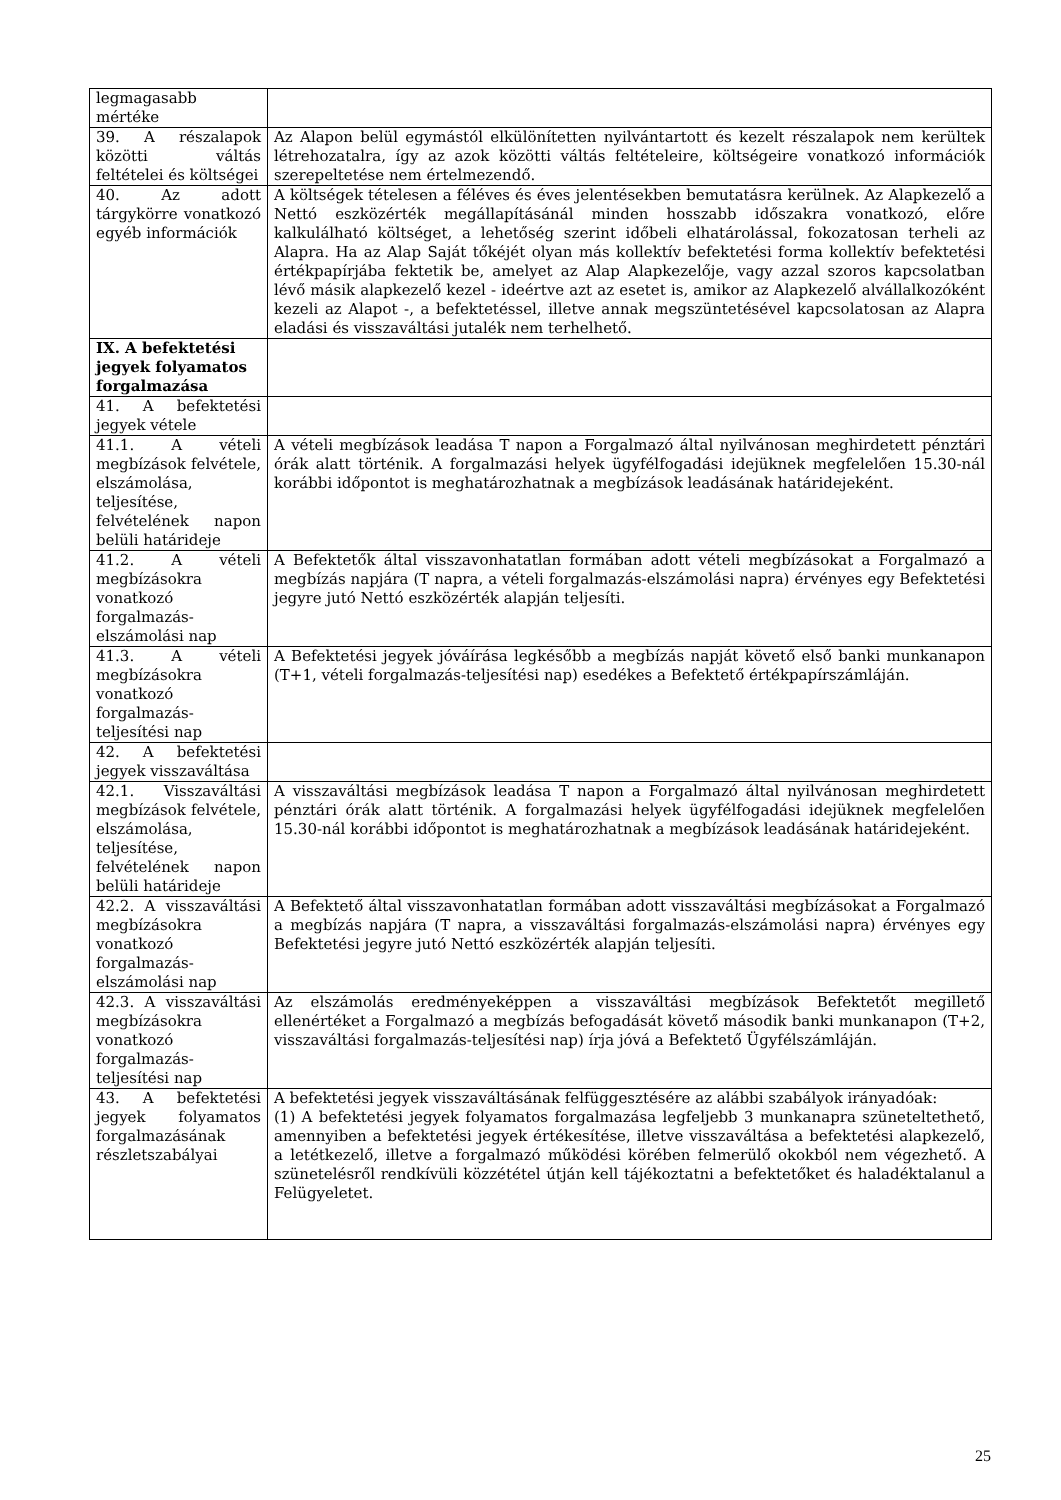| legmagasabb mértéke | |
| 39. A részalapok közötti váltás feltételei és költségei | Az Alapon belül egymástól elkülönítetten nyilvántartott és kezelt részalapok nem kerültek létrehozatalra, így az azok közötti váltás feltételeire, költségeire vonatkozó információk szerepeltetése nem értelmezendő. |
| 40. Az adott tárgykörre vonatkozó egyéb információk | A költségek tételesen a féléves és éves jelentésekben bemutatásra kerülnek. Az Alapkezelő a Nettó eszközérték megállapításánál minden hosszabb időszakra vonatkozó, előre kalkulálható költséget, a lehetőség szerint időbeli elhatárolással, fokozatosan terheli az Alapra. Ha az Alap Saját tőkéjét olyan más kollektív befektetési forma kollektív befektetési értékpapírjába fektetik be, amelyet az Alap Alapkezelője, vagy azzal szoros kapcsolatban lévő másik alapkezelő kezel - ideértve azt az esetet is, amikor az Alapkezelő alvállalkozóként kezeli az Alapot -, a befektetéssel, illetve annak megszüntetésével kapcsolatosan az Alapra eladási és visszaváltási jutalék nem terhelhető. |
| IX. A befektetési jegyek folyamatos forgalmazása | |
| 41. A befektetési jegyek vétele | |
| 41.1. A vételi megbízások felvétele, elszámolása, teljesítése, felvételének napon belüli határideje | A vételi megbízások leadása T napon a Forgalmazó által nyilvánosan meghirdetett pénztári órák alatt történik. A forgalmazási helyek ügyfélfogadási idejüknek megfelelően 15.30-nál korábbi időpontot is meghatározhatnak a megbízások leadásának határidejeként. |
| 41.2. A vételi megbízásokra vonatkozó forgalmazás-elszámolási nap | A Befektetők által visszavonhatatlan formában adott vételi megbízásokat a Forgalmazó a megbízás napjára (T napra, a vételi forgalmazás-elszámolási napra) érvényes egy Befektetési jegyre jutó Nettó eszközérték alapján teljesíti. |
| 41.3. A vételi megbízásokra vonatkozó forgalmazás-teljesítési nap | A Befektetési jegyek jóváírása legkésőbb a megbízás napját követő első banki munkanapon (T+1, vételi forgalmazás-teljesítési nap) esedékes a Befektető értékpapírszámláján. |
| 42. A befektetési jegyek visszaváltása | |
| 42.1. Visszaváltási megbízások felvétele, elszámolása, teljesítése, felvételének napon belüli határideje | A visszaváltási megbízások leadása T napon a Forgalmazó által nyilvánosan meghirdetett pénztári órák alatt történik. A forgalmazási helyek ügyfélfogadási idejüknek megfelelően 15.30-nál korábbi időpontot is meghatározhatnak a megbízások leadásának határidejeként. |
| 42.2. A visszaváltási megbízásokra vonatkozó forgalmazás-elszámolási nap | A Befektető által visszavonhatatlan formában adott visszaváltási megbízásokat a Forgalmazó a megbízás napjára (T napra, a visszaváltási forgalmazás-elszámolási napra) érvényes egy Befektetési jegyre jutó Nettó eszközérték alapján teljesíti. |
| 42.3. A visszaváltási megbízásokra vonatkozó forgalmazás-teljesítési nap | Az elszámolás eredményeképpen a visszaváltási megbízások Befektetőt megillető ellenértéket a Forgalmazó a megbízás befogadását követő második banki munkanapon (T+2, visszaváltási forgalmazás-teljesítési nap) írja jóvá a Befektető Ügyfélszámláján. |
| 43. A befektetési jegyek folyamatos forgalmazásának részletszabályai | A befektetési jegyek visszaváltásának felfüggesztésére az alábbi szabályok irányadóak: (1) A befektetési jegyek folyamatos forgalmazása legfeljebb 3 munkanapra szüneteltethető, amennyiben a befektetési jegyek értékesítése, illetve visszaváltása a befektetési alapkezelő, a letétkezelő, illetve a forgalmazó működési körében felmerülő okokból nem végezhető. A szünetelésről rendkívüli közzététel útján kell tájékoztatni a befektetőket és haladéktalanul a Felügyeletet. |
25